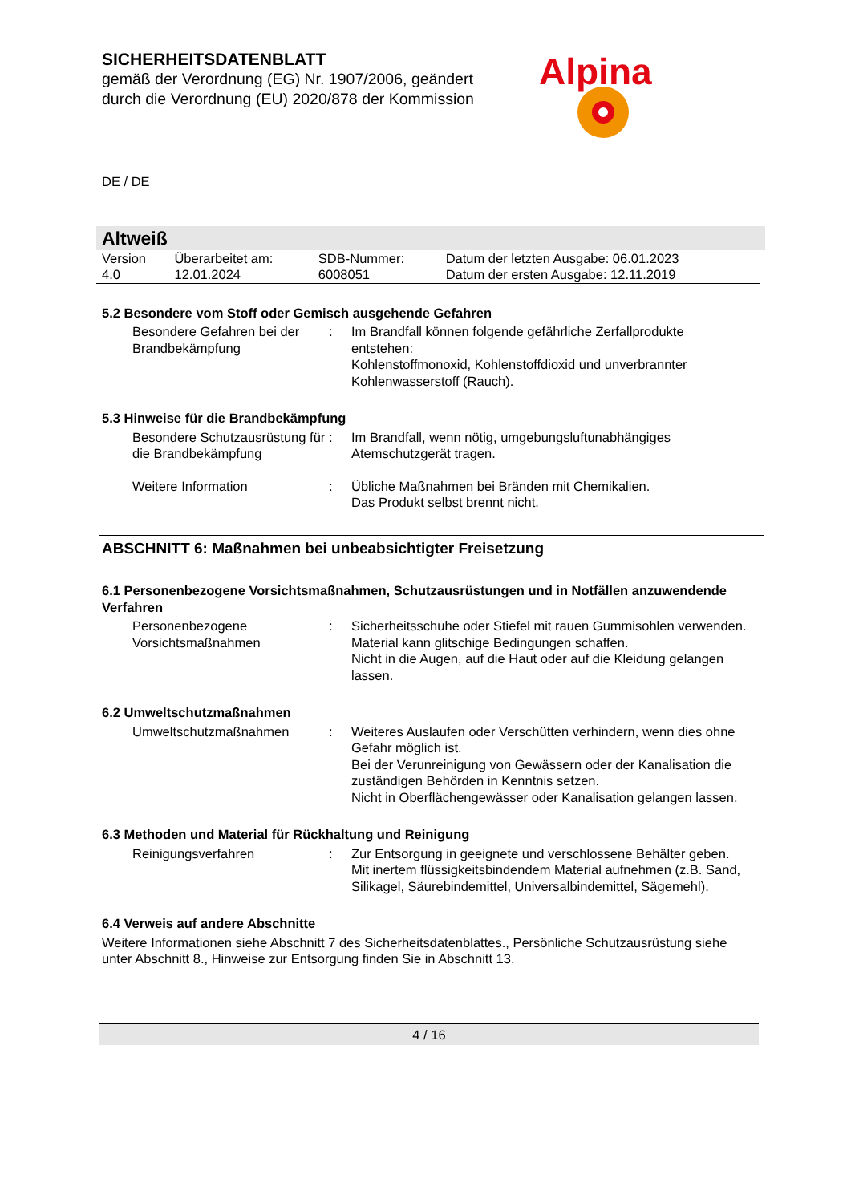SICHERHEITSDATENBLATT
gemäß der Verordnung (EG) Nr. 1907/2006, geändert
durch die Verordnung (EU) 2020/878 der Kommission
Alpina
DE / DE
Altweiß
| Version 4.0 | Überarbeitet am: 12.01.2024 | SDB-Nummer: 6008051 | Datum der letzten Ausgabe: 06.01.2023 Datum der ersten Ausgabe: 12.11.2019 |
5.2 Besondere vom Stoff oder Gemisch ausgehende Gefahren
Besondere Gefahren bei der Brandbekämpfung
: Im Brandfall können folgende gefährliche Zerfallprodukte entstehen:
Kohlenstoffmonoxid, Kohlenstoffdioxid und unverbrannter Kohlenwasserstoff (Rauch).
5.3 Hinweise für die Brandbekämpfung
Besondere Schutzausrüstung für die Brandbekämpfung
: Im Brandfall, wenn nötig, umgebungsluftunabhängiges Atemschutzgerät tragen.
Weitere Information : Übliche Maßnahmen bei Bränden mit Chemikalien.
Das Produkt selbst brennt nicht.
ABSCHNITT 6: Maßnahmen bei unbeabsichtigter Freisetzung
6.1 Personenbezogene Vorsichtsmaßnahmen, Schutzausrüstungen und in Notfällen anzuwendende Verfahren
Personenbezogene Vorsichtsmaßnahmen
: Sicherheitsschuhe oder Stiefel mit rauen Gummisohlen verwenden.
Material kann glitschige Bedingungen schaffen.
Nicht in die Augen, auf die Haut oder auf die Kleidung gelangen lassen.
6.2 Umweltschutzmaßnahmen
Umweltschutzmaßnahmen : Weiteres Auslaufen oder Verschütten verhindern, wenn dies ohne Gefahr möglich ist.
Bei der Verunreinigung von Gewässern oder der Kanalisation die zuständigen Behörden in Kenntnis setzen.
Nicht in Oberflächengewässer oder Kanalisation gelangen lassen.
6.3 Methoden und Material für Rückhaltung und Reinigung
Reinigungsverfahren : Zur Entsorgung in geeignete und verschlossene Behälter geben.
Mit inertem flüssigkeitsbindendem Material aufnehmen (z.B. Sand, Silikagel, Säurebindemittel, Universalbindemittel, Sägemehl).
6.4 Verweis auf andere Abschnitte
Weitere Informationen siehe Abschnitt 7 des Sicherheitsdatenblattes., Persönliche Schutzausrüstung siehe unter Abschnitt 8., Hinweise zur Entsorgung finden Sie in Abschnitt 13.
4 / 16